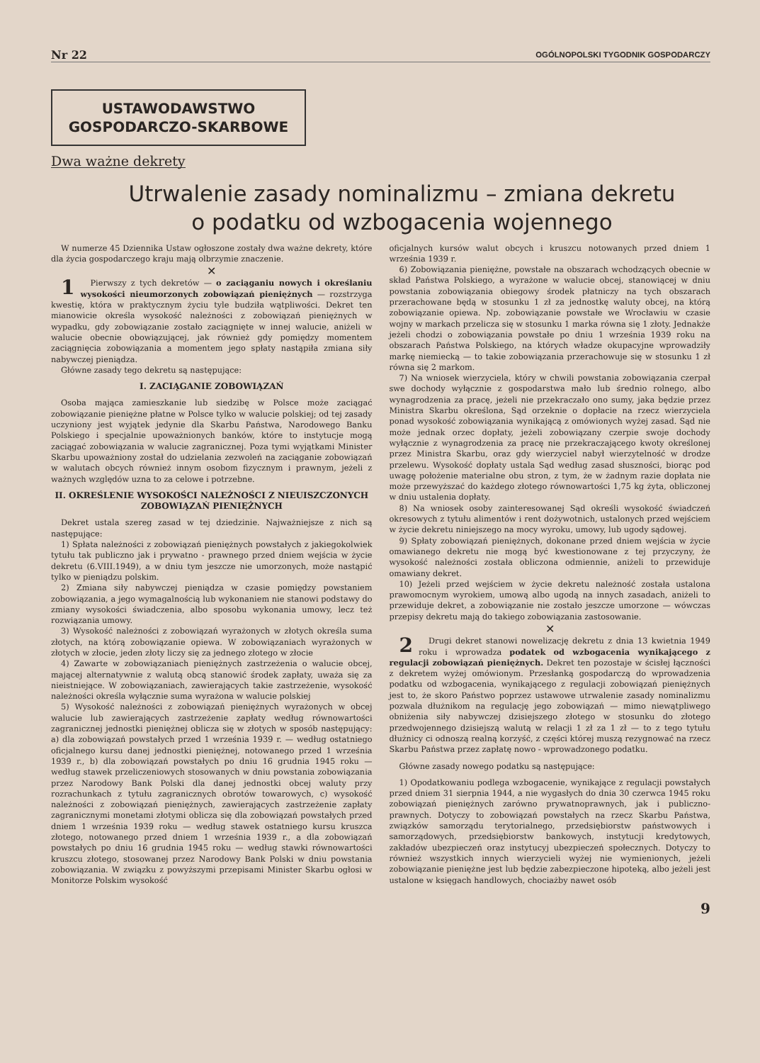Nr 22 OGÓLNOPOLSKI TYGODNIK GOSPODARCZY
USTAWODAWSTWO
GOSPODARCZO-SKARBOWE
Dwa ważne dekrety
Utrwalenie zasady nominalizmu – zmiana dekretu
o podatku od wzbogacenia wojennego
W numerze 45 Dziennika Ustaw ogłoszone zostały dwa ważne dekrety, które dla życia gospodarczego kraju mają olbrzymie znaczenie.
✕
1 Pierwszy z tych dekretów — o zaciąganiu nowych i określaniu wysokości nieumorzonych zobowiązań pieniężnych — rozstrzyga kwestię, która w praktycznym życiu tyle budziła wątpliwości. Dekret ten mianowicie określa wysokość należności z zobowiązań pieniężnych w wypadku, gdy zobowiązanie zostało zaciągnięte w innej walucie, aniżeli w walucie obecnie obowiązującej, jak również gdy pomiędzy momentem zaciągnięcia zobowiązania a momentem jego spłaty nastąpiła zmiana siły nabywczej pieniądza.
Główne zasady tego dekretu są następujące:
I. ZACIĄGANIE ZOBOWIĄZAŃ
Osoba mająca zamieszkanie lub siedzibę w Polsce może zaciągać zobowiązanie pieniężne płatne w Polsce tylko w walucie polskiej; od tej zasady uczyniony jest wyjątek jedynie dla Skarbu Państwa, Narodowego Banku Polskiego i specjalnie upoważnionych banków, które to instytucje mogą zaciągać zobowiązania w walucie zagranicznej. Poza tymi wyjątkami Minister Skarbu upoważniony został do udzielania zezwoleń na zaciąganie zobowiązań w walutach obcych również innym osobom fizycznym i prawnym, jeżeli z ważnych względów uzna to za celowe i potrzebne.
II. OKREŚLENIE WYSOKOŚCI NALEŻNOŚCI Z NIEUISZCZONYCH ZOBOWIĄZAŃ PIENIĘŻNYCH
Dekret ustala szereg zasad w tej dziedzinie. Najważniejsze z nich są następujące:
1) Spłata należności z zobowiązań pieniężnych powstałych z jakiegokolwiek tytułu tak publiczno jak i prywatno - prawnego przed dniem wejścia w życie dekretu (6.VIII.1949), a w dniu tym jeszcze nie umorzonych, może nastąpić tylko w pieniądzu polskim.
2) Zmiana siły nabywczej pieniądza w czasie pomiędzy powstaniem zobowiązania, a jego wymagalnością lub wykonaniem nie stanowi podstawy do zmiany wysokości świadczenia, albo sposobu wykonania umowy, lecz też rozwiązania umowy.
3) Wysokość należności z zobowiązań wyrażonych w złotych określa suma złotych, na którą zobowiązanie opiewa. W zobowiązaniach wyrażonych w złotych w złocie, jeden złoty liczy się za jednego złotego w złocie
4) Zawarte w zobowiązaniach pieniężnych zastrzeżenia o walucie obcej, mającej alternatywnie z walutą obcą stanowić środek zapłaty, uważa się za nieistniejące. W zobowiązaniach, zawierających takie zastrzeżenie, wysokość należności określa wyłącznie suma wyrażona w walucie polskiej
5) Wysokość należności z zobowiązań pieniężnych wyrażonych w obcej walucie lub zawierających zastrzeżenie zapłaty według równowartości zagranicznej jednostki pieniężnej oblicza się w złotych w sposób następujący: a) dla zobowiązań powstałych przed 1 września 1939 r. — według ostatniego oficjalnego kursu danej jednostki pieniężnej, notowanego przed 1 września 1939 r., b) dla zobowiązań powstałych po dniu 16 grudnia 1945 roku — według stawek przeliczeniowych stosowanych w dniu powstania zobowiązania przez Narodowy Bank Polski dla danej jednostki obcej waluty przy rozrachunkach z tytułu zagranicznych obrotów towarowych, c) wysokość należności z zobowiązań pieniężnych, zawierających zastrzeżenie zapłaty zagranicznymi monetami złotymi oblicza się dla zobowiązań powstałych przed dniem 1 września 1939 roku — według stawek ostatniego kursu kruszca złotego, notowanego przed dniem 1 września 1939 r., a dla zobowiązań powstałych po dniu 16 grudnia 1945 roku — według stawki równowartości kruszcu złotego, stosowanej przez Narodowy Bank Polski w dniu powstania zobowiązania. W związku z powyższymi przepisami Minister Skarbu ogłosi w Monitorze Polskim wysokość
oficjalnych kursów walut obcych i kruszcu notowanych przed dniem 1 września 1939 r.
6) Zobowiązania pieniężne, powstałe na obszarach wchodzących obecnie w skład Państwa Polskiego, a wyrażone w walucie obcej, stanowiącej w dniu powstania zobowiązania obiegowy środek płatniczy na tych obszarach przerachowane będą w stosunku 1 zł za jednostkę waluty obcej, na którą zobowiązanie opiewa. Np. zobowiązanie powstałe we Wrocławiu w czasie wojny w markach przelicza się w stosunku 1 marka równa się 1 złoty. Jednakże jeżeli chodzi o zobowiązania powstałe po dniu 1 września 1939 roku na obszarach Państwa Polskiego, na których władze okupacyjne wprowadziły markę niemiecką — to takie zobowiązania przerachowuje się w stosunku 1 zł równa się 2 markom.
7) Na wniosek wierzyciela, który w chwili powstania zobowiązania czerpał swe dochody wyłącznie z gospodarstwa mało lub średnio rolnego, albo wynagrodzenia za pracę, jeżeli nie przekraczało ono sumy, jaka będzie przez Ministra Skarbu określona, Sąd orzeknie o dopłacie na rzecz wierzyciela ponad wysokość zobowiązania wynikającą z omówionych wyżej zasad. Sąd nie może jednak orzec dopłaty, jeżeli zobowiązany czerpie swoje dochody wyłącznie z wynagrodzenia za pracę nie przekraczającego kwoty określonej przez Ministra Skarbu, oraz gdy wierzyciel nabył wierzytelność w drodze przelewu. Wysokość dopłaty ustala Sąd według zasad słuszności, biorąc pod uwagę położenie materialne obu stron, z tym, że w żadnym razie dopłata nie może przewyższać do każdego złotego równowartości 1,75 kg żyta, obliczonej w dniu ustalenia dopłaty.
8) Na wniosek osoby zainteresowanej Sąd określi wysokość świadczeń okresowych z tytułu alimentów i rent dożywotnich, ustalonych przed wejściem w życie dekretu niniejszego na mocy wyroku, umowy, lub ugody sądowej.
9) Spłaty zobowiązań pieniężnych, dokonane przed dniem wejścia w życie omawianego dekretu nie mogą być kwestionowane z tej przyczyny, że wysokość należności została obliczona odmiennie, aniżeli to przewiduje omawiany dekret.
10) Jeżeli przed wejściem w życie dekretu należność została ustalona prawomocnym wyrokiem, umową albo ugodą na innych zasadach, aniżeli to przewiduje dekret, a zobowiązanie nie zostało jeszcze umorzone — wówczas przepisy dekretu mają do takiego zobowiązania zastosowanie.
✕
2 Drugi dekret stanowi nowelizację dekretu z dnia 13 kwietnia 1949 roku i wprowadza podatek od wzbogacenia wynikającego z regulacji zobowiązań pieniężnych. Dekret ten pozostaje w ścisłej łączności z dekretem wyżej omówionym. Przesłanką gospodarczą do wprowadzenia podatku od wzbogacenia, wynikającego z regulacji zobowiązań pieniężnych jest to, że skoro Państwo poprzez ustawowe utrwalenie zasady nominalizmu pozwala dłużnikom na regulację jego zobowiązań — mimo niewątpliwego obniżenia siły nabywczej dzisiejszego złotego w stosunku do złotego przedwojennego dzisiejszą walutą w relacji 1 zł za 1 zł — to z tego tytułu dłużnicy ci odnoszą realną korzyść, z części której muszą rezygnować na rzecz Skarbu Państwa przez zapłatę nowo - wprowadzonego podatku.
Główne zasady nowego podatku są następujące:
1) Opodatkowaniu podlega wzbogacenie, wynikające z regulacji powstałych przed dniem 31 sierpnia 1944, a nie wygasłych do dnia 30 czerwca 1945 roku zobowiązań pieniężnych zarówno prywatnoprawnych, jak i publiczno-prawnych. Dotyczy to zobowiązań powstałych na rzecz Skarbu Państwa, związków samorządu terytorialnego, przedsiębiorstw państwowych i samorządowych, przedsiębiorstw bankowych, instytucji kredytowych, zakładów ubezpieczeń oraz instytucyj ubezpieczeń społecznych. Dotyczy to również wszystkich innych wierzycieli wyżej nie wymienionych, jeżeli zobowiązanie pieniężne jest lub będzie zabezpieczone hipoteką, albo jeżeli jest ustalone w księgach handlowych, chociażby nawet osób
9